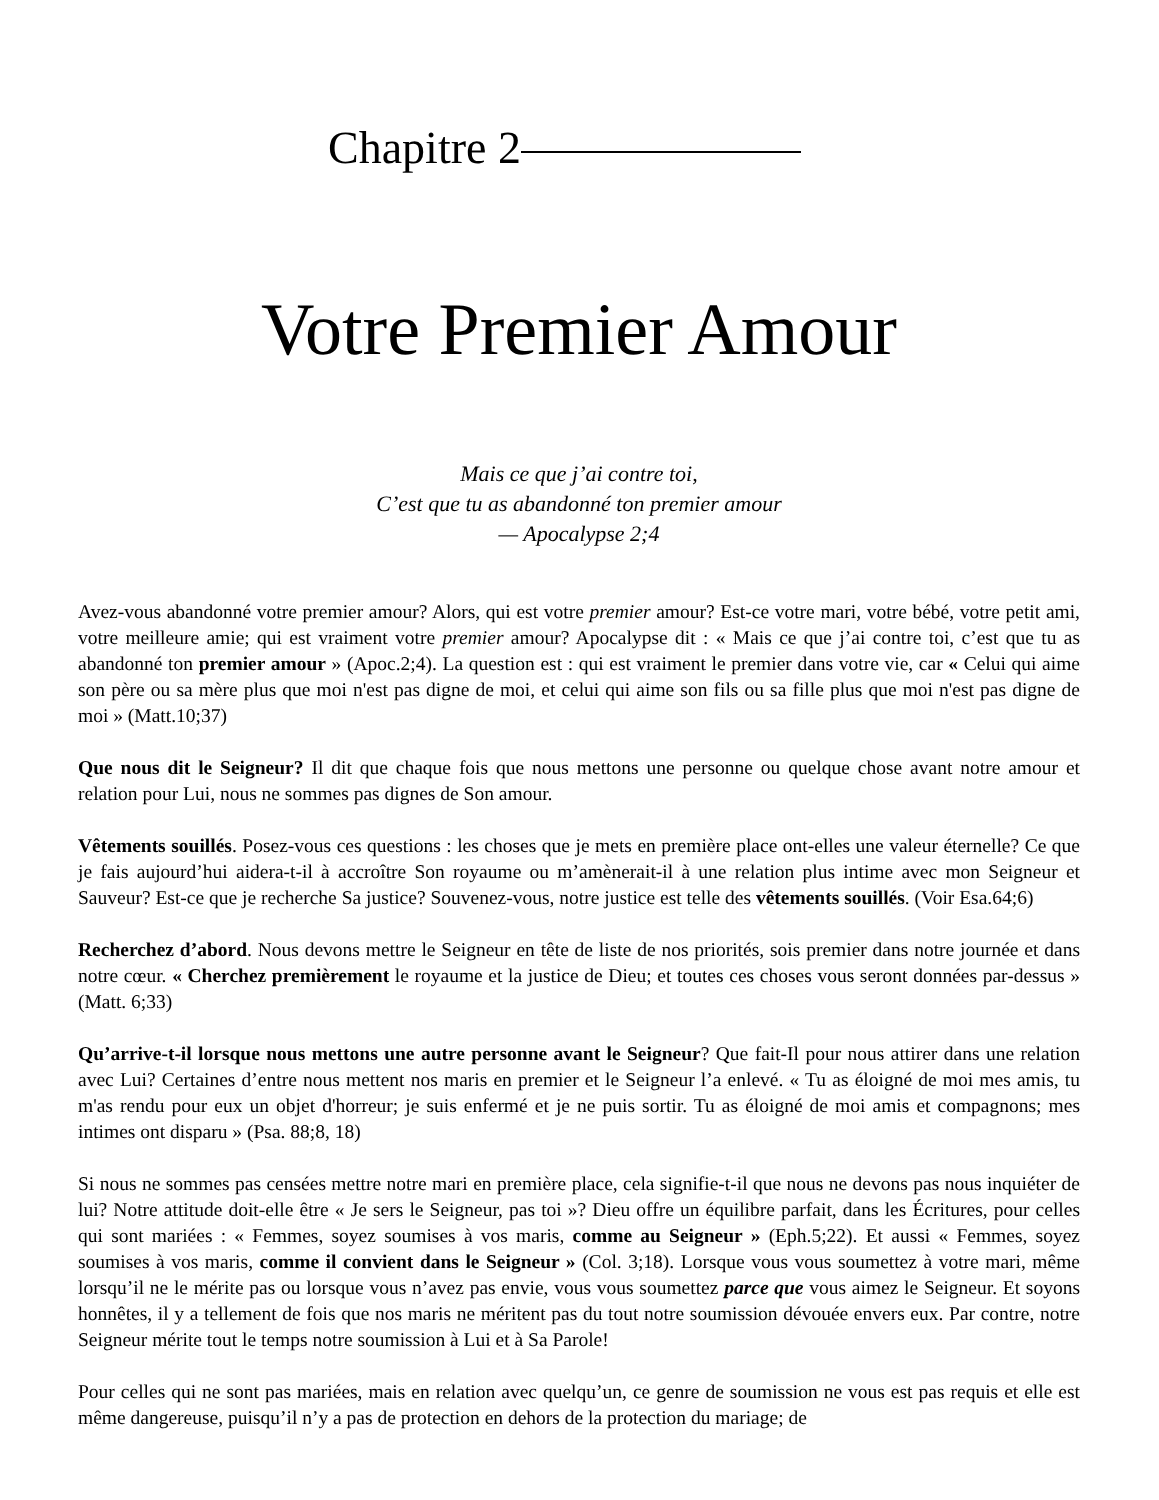Chapitre 2
Votre Premier Amour
Mais ce que j’ai contre toi,
C’est que tu as abandonné ton premier amour
— Apocalypse 2;4
Avez-vous abandonné votre premier amour? Alors, qui est votre premier amour? Est-ce votre mari, votre bébé, votre petit ami, votre meilleure amie; qui est vraiment votre premier amour? Apocalypse dit : « Mais ce que j’ai contre toi, c’est que tu as abandonné ton premier amour » (Apoc.2;4). La question est : qui est vraiment le premier dans votre vie, car « Celui qui aime son père ou sa mère plus que moi n'est pas digne de moi, et celui qui aime son fils ou sa fille plus que moi n'est pas digne de moi » (Matt.10;37)
Que nous dit le Seigneur? Il dit que chaque fois que nous mettons une personne ou quelque chose avant notre amour et relation pour Lui, nous ne sommes pas dignes de Son amour.
Vêtements souillés. Posez-vous ces questions : les choses que je mets en première place ont-elles une valeur éternelle? Ce que je fais aujourd’hui aidera-t-il à accroître Son royaume ou m’amènerait-il à une relation plus intime avec mon Seigneur et Sauveur? Est-ce que je recherche Sa justice? Souvenez-vous, notre justice est telle des vêtements souillés. (Voir Esa.64;6)
Recherchez d’abord. Nous devons mettre le Seigneur en tête de liste de nos priorités, sois premier dans notre journée et dans notre cœur. « Cherchez premièrement le royaume et la justice de Dieu; et toutes ces choses vous seront données par-dessus » (Matt. 6;33)
Qu’arrive-t-il lorsque nous mettons une autre personne avant le Seigneur? Que fait-Il pour nous attirer dans une relation avec Lui? Certaines d’entre nous mettent nos maris en premier et le Seigneur l’a enlevé. « Tu as éloigné de moi mes amis, tu m'as rendu pour eux un objet d'horreur; je suis enfermé et je ne puis sortir. Tu as éloigné de moi amis et compagnons; mes intimes ont disparu » (Psa. 88;8, 18)
Si nous ne sommes pas censées mettre notre mari en première place, cela signifie-t-il que nous ne devons pas nous inquiéter de lui? Notre attitude doit-elle être « Je sers le Seigneur, pas toi »? Dieu offre un équilibre parfait, dans les Écritures, pour celles qui sont mariées : « Femmes, soyez soumises à vos maris, comme au Seigneur » (Eph.5;22). Et aussi « Femmes, soyez soumises à vos maris, comme il convient dans le Seigneur » (Col. 3;18). Lorsque vous vous soumettez à votre mari, même lorsqu’il ne le mérite pas ou lorsque vous n’avez pas envie, vous vous soumettez parce que vous aimez le Seigneur. Et soyons honnêtes, il y a tellement de fois que nos maris ne méritent pas du tout notre soumission dévouée envers eux. Par contre, notre Seigneur mérite tout le temps notre soumission à Lui et à Sa Parole!
Pour celles qui ne sont pas mariées, mais en relation avec quelqu’un, ce genre de soumission ne vous est pas requis et elle est même dangereuse, puisqu’il n’y a pas de protection en dehors de la protection du mariage; de